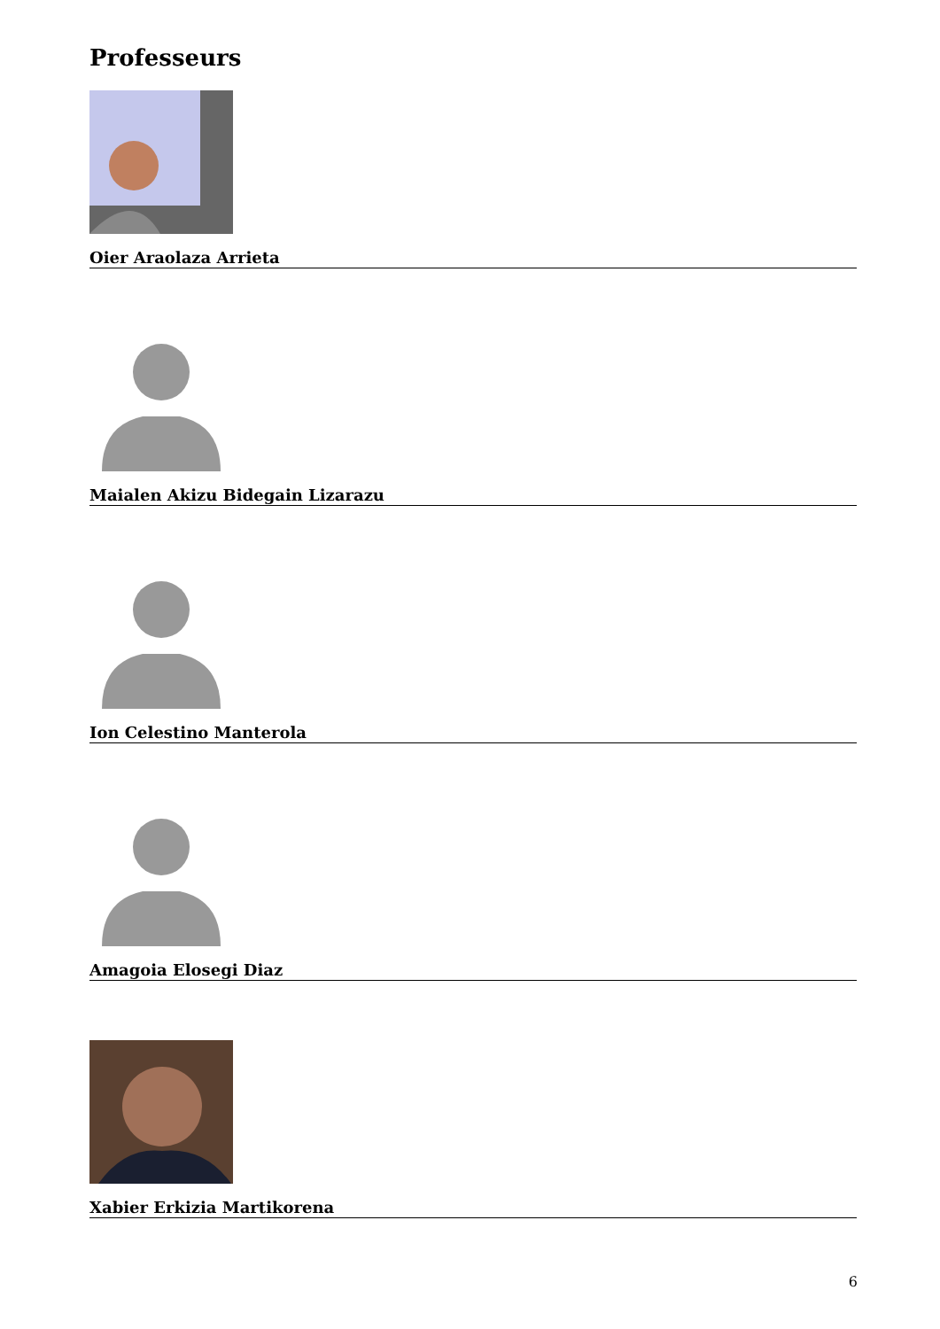Professeurs
Oier Araolaza Arrieta
Maialen Akizu Bidegain Lizarazu
Ion Celestino Manterola
Amagoia Elosegi Diaz
Xabier Erkizia Martikorena
6